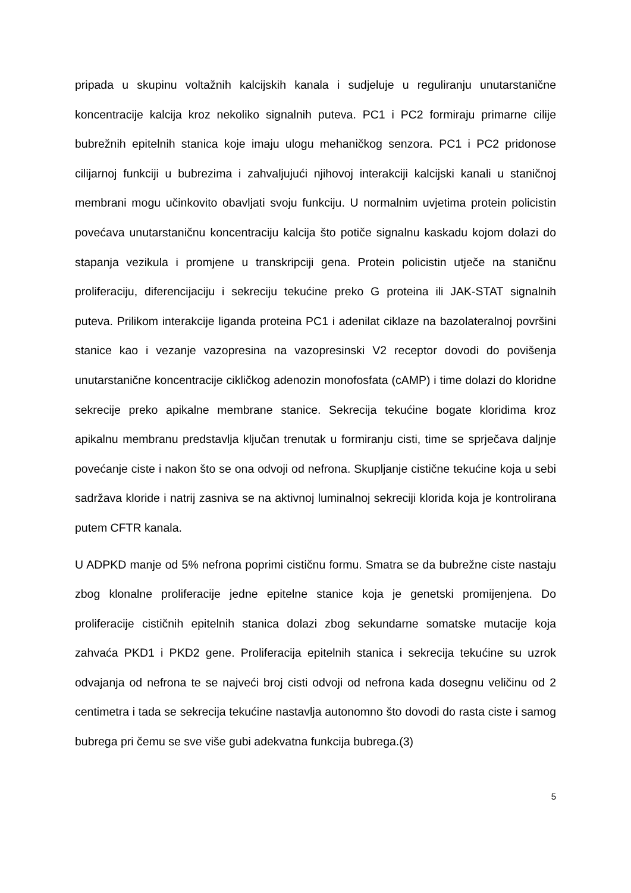pripada u skupinu voltažnih kalcijskih kanala i sudjeluje u reguliranju unutarstanične koncentracije kalcija kroz nekoliko signalnih puteva. PC1 i PC2 formiraju primarne cilije bubrežnih epitelnih stanica koje imaju ulogu mehaničkog senzora. PC1 i PC2 pridonose cilijarnoj funkciji u bubrezima i zahvaljujući njihovoj interakciji kalcijski kanali u staničnoj membrani mogu učinkovito obavljati svoju funkciju. U normalnim uvjetima protein policistin povećava unutarstaničnu koncentraciju kalcija što potiče signalnu kaskadu kojom dolazi do stapanja vezikula i promjene u transkripciji gena. Protein policistin utječe na staničnu proliferaciju, diferencijaciju i sekreciju tekućine preko G proteina ili JAK-STAT signalnih puteva. Prilikom interakcije liganda proteina PC1 i adenilat ciklaze na bazolateralnoj površini stanice kao i vezanje vazopresina na vazopresinski V2 receptor dovodi do povišenja unutarstanične koncentracije cikličkog adenozin monofosfata (cAMP) i time dolazi do kloridne sekrecije preko apikalne membrane stanice. Sekrecija tekućine bogate kloridima kroz apikalnu membranu predstavlja ključan trenutak u formiranju cisti, time se sprječava daljnje povećanje ciste i nakon što se ona odvoji od nefrona. Skupljanje cistične tekućine koja u sebi sadržava kloride i natrij zasniva se na aktivnoj luminalnoj sekreciji klorida koja je kontrolirana putem CFTR kanala.
U ADPKD manje od 5% nefrona poprimi cističnu formu. Smatra se da bubrežne ciste nastaju zbog klonalne proliferacije jedne epitelne stanice koja je genetski promijenjena. Do proliferacije cističnih epitelnih stanica dolazi zbog sekundarne somatske mutacije koja zahvaća PKD1 i PKD2 gene. Proliferacija epitelnih stanica i sekrecija tekućine su uzrok odvajanja od nefrona te se najveći broj cisti odvoji od nefrona kada dosegnu veličinu od 2 centimetra i tada se sekrecija tekućine nastavlja autonomno što dovodi do rasta ciste i samog bubrega pri čemu se sve više gubi adekvatna funkcija bubrega.(3)
5